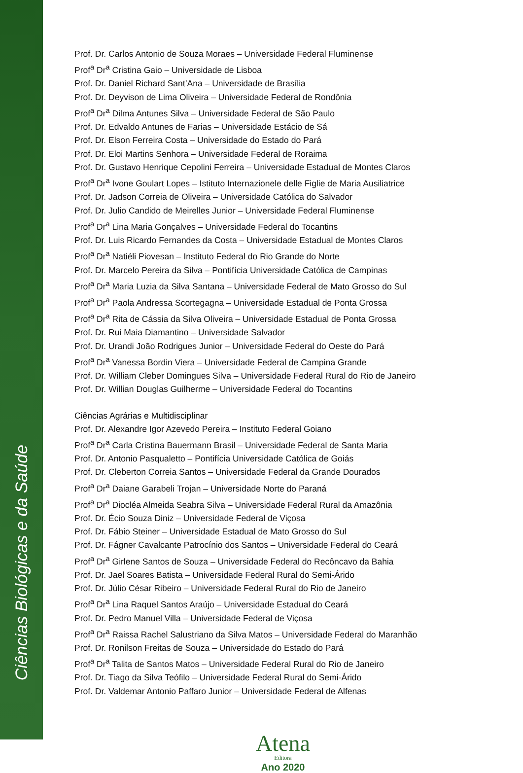Ciências Biológicas e da Saúde
Prof. Dr. Carlos Antonio de Souza Moraes – Universidade Federal Fluminense
Prof<sup>a</sup> Dr<sup>a</sup> Cristina Gaio – Universidade de Lisboa
Prof. Dr. Daniel Richard Sant’Ana – Universidade de Brasília
Prof. Dr. Deyvison de Lima Oliveira – Universidade Federal de Rondônia
Prof<sup>a</sup> Dr<sup>a</sup> Dilma Antunes Silva – Universidade Federal de São Paulo
Prof. Dr. Edvaldo Antunes de Farias – Universidade Estácio de Sá
Prof. Dr. Elson Ferreira Costa – Universidade do Estado do Pará
Prof. Dr. Eloi Martins Senhora – Universidade Federal de Roraima
Prof. Dr. Gustavo Henrique Cepolini Ferreira – Universidade Estadual de Montes Claros
Prof<sup>a</sup> Dr<sup>a</sup> Ivone Goulart Lopes – Istituto Internazionele delle Figlie de Maria Ausiliatrice
Prof. Dr. Jadson Correia de Oliveira – Universidade Católica do Salvador
Prof. Dr. Julio Candido de Meirelles Junior – Universidade Federal Fluminense
Prof<sup>a</sup> Dr<sup>a</sup> Lina Maria Gonçalves – Universidade Federal do Tocantins
Prof. Dr. Luis Ricardo Fernandes da Costa – Universidade Estadual de Montes Claros
Prof<sup>a</sup> Dr<sup>a</sup> Natiéli Piovesan – Instituto Federal do Rio Grande do Norte
Prof. Dr. Marcelo Pereira da Silva – Pontifícia Universidade Católica de Campinas
Prof<sup>a</sup> Dr<sup>a</sup> Maria Luzia da Silva Santana – Universidade Federal de Mato Grosso do Sul
Prof<sup>a</sup> Dr<sup>a</sup> Paola Andressa Scortegagna – Universidade Estadual de Ponta Grossa
Prof<sup>a</sup> Dr<sup>a</sup> Rita de Cássia da Silva Oliveira – Universidade Estadual de Ponta Grossa
Prof. Dr. Rui Maia Diamantino – Universidade Salvador
Prof. Dr. Urandi João Rodrigues Junior – Universidade Federal do Oeste do Pará
Prof<sup>a</sup> Dr<sup>a</sup> Vanessa Bordin Viera – Universidade Federal de Campina Grande
Prof. Dr. William Cleber Domingues Silva – Universidade Federal Rural do Rio de Janeiro
Prof. Dr. Willian Douglas Guilherme – Universidade Federal do Tocantins
Ciências Agrárias e Multidisciplinar
Prof. Dr. Alexandre Igor Azevedo Pereira – Instituto Federal Goiano
Prof<sup>a</sup> Dr<sup>a</sup> Carla Cristina Bauermann Brasil – Universidade Federal de Santa Maria
Prof. Dr. Antonio Pasqualetto – Pontifícia Universidade Católica de Goiás
Prof. Dr. Cleberton Correia Santos – Universidade Federal da Grande Dourados
Prof<sup>a</sup> Dr<sup>a</sup> Daiane Garabeli Trojan – Universidade Norte do Paraná
Prof<sup>a</sup> Dr<sup>a</sup> Diocléa Almeida Seabra Silva – Universidade Federal Rural da Amazônia
Prof. Dr. Écio Souza Diniz – Universidade Federal de Viçosa
Prof. Dr. Fábio Steiner – Universidade Estadual de Mato Grosso do Sul
Prof. Dr. Fágner Cavalcante Patrocínio dos Santos – Universidade Federal do Ceará
Prof<sup>a</sup> Dr<sup>a</sup> Girlene Santos de Souza – Universidade Federal do Recôncavo da Bahia
Prof. Dr. Jael Soares Batista – Universidade Federal Rural do Semi-Árido
Prof. Dr. Júlio César Ribeiro – Universidade Federal Rural do Rio de Janeiro
Prof<sup>a</sup> Dr<sup>a</sup> Lina Raquel Santos Araújo – Universidade Estadual do Ceará
Prof. Dr. Pedro Manuel Villa – Universidade Federal de Viçosa
Prof<sup>a</sup> Dr<sup>a</sup> Raissa Rachel Salustriano da Silva Matos – Universidade Federal do Maranhão
Prof. Dr. Ronilson Freitas de Souza – Universidade do Estado do Pará
Prof<sup>a</sup> Dr<sup>a</sup> Talita de Santos Matos – Universidade Federal Rural do Rio de Janeiro
Prof. Dr. Tiago da Silva Teófilo – Universidade Federal Rural do Semi-Árido
Prof. Dr. Valdemar Antonio Paffaro Junior – Universidade Federal de Alfenas
Atena
Editora
Ano 2020